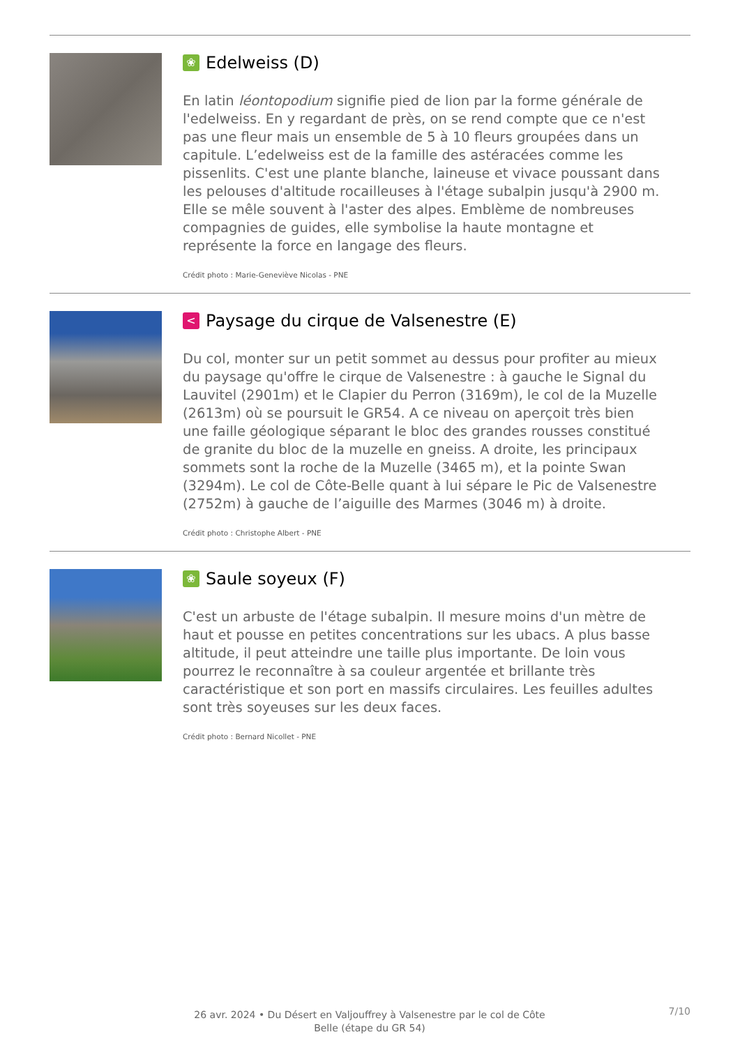❀ Edelweiss (D)
En latin léontopodium signifie pied de lion par la forme générale de l'edelweiss. En y regardant de près, on se rend compte que ce n'est pas une fleur mais un ensemble de 5 à 10 fleurs groupées dans un capitule. L’edelweiss est de la famille des astéracées comme les pissenlits. C'est une plante blanche, laineuse et vivace poussant dans les pelouses d'altitude rocailleuses à l'étage subalpin jusqu'à 2900 m. Elle se mêle souvent à l'aster des alpes. Emblème de nombreuses compagnies de guides, elle symbolise la haute montagne et représente la force en langage des fleurs.
Crédit photo : Marie-Geneviève Nicolas - PNE
< Paysage du cirque de Valsenestre (E)
Du col, monter sur un petit sommet au dessus pour profiter au mieux du paysage qu'offre le cirque de Valsenestre : à gauche le Signal du Lauvitel (2901m) et le Clapier du Perron (3169m), le col de la Muzelle (2613m) où se poursuit le GR54. A ce niveau on aperçoit très bien une faille géologique séparant le bloc des grandes rousses constitué de granite du bloc de la muzelle en gneiss. A droite, les principaux sommets sont la roche de la Muzelle (3465 m), et la pointe Swan (3294m). Le col de Côte-Belle quant à lui sépare le Pic de Valsenestre (2752m) à gauche de l’aiguille des Marmes (3046 m) à droite.
Crédit photo : Christophe Albert - PNE
❀ Saule soyeux (F)
C'est un arbuste de l'étage subalpin. Il mesure moins d'un mètre de haut et pousse en petites concentrations sur les ubacs. A plus basse altitude, il peut atteindre une taille plus importante. De loin vous pourrez le reconnaître à sa couleur argentée et brillante très caractéristique et son port en massifs circulaires. Les feuilles adultes sont très soyeuses sur les deux faces.
Crédit photo : Bernard Nicollet - PNE
26 avr. 2024 • Du Désert en Valjouffrey à Valsenestre par le col de Côte Belle (étape du GR 54)
7/10